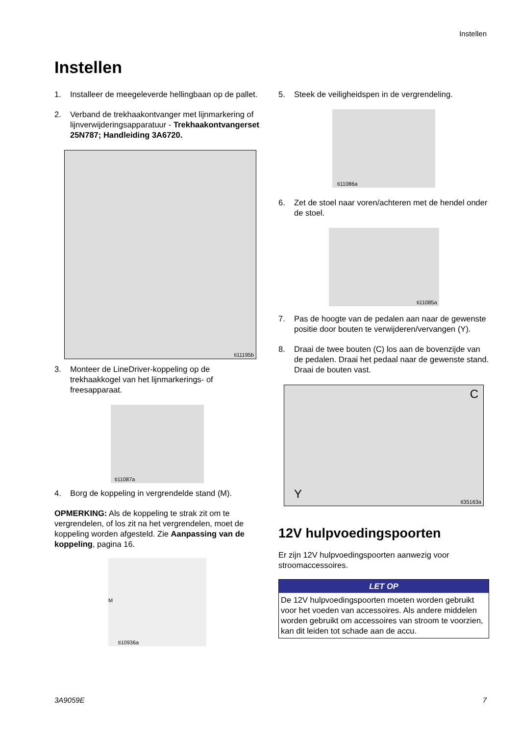Instellen
Instellen
1. Installeer de meegeleverde hellingbaan op de pallet.
2. Verband de trekhaakontvanger met lijnmarkering of lijnverwijderingsapparatuur - Trekhaakontvangerset 25N787; Handleiding 3A6720.
ti11195b
3. Monteer de LineDriver-koppeling op de trekhaakkogel van het lijnmarkerings- of freesapparaat.
ti11087a
4. Borg de koppeling in vergrendelde stand (M).
OPMERKING: Als de koppeling te strak zit om te vergrendelen, of los zit na het vergrendelen, moet de koppeling worden afgesteld. Zie Aanpassing van de koppeling, pagina 16.
M
ti10936a
5. Steek de veiligheidspen in de vergrendeling.
ti11086a
6. Zet de stoel naar voren/achteren met de hendel onder de stoel.
ti11085a
7. Pas de hoogte van de pedalen aan naar de gewenste positie door bouten te verwijderen/vervangen (Y).
8. Draai de twee bouten (C) los aan de bovenzijde van de pedalen. Draai het pedaal naar de gewenste stand. Draai de bouten vast.
C
Y
ti35163a
12V hulpvoedingspoorten
Er zijn 12V hulpvoedingspoorten aanwezig voor stroomaccessoires.
LET OP
De 12V hulpvoedingspoorten moeten worden gebruikt voor het voeden van accessoires. Als andere middelen worden gebruikt om accessoires van stroom te voorzien, kan dit leiden tot schade aan de accu.
3A9059E 7